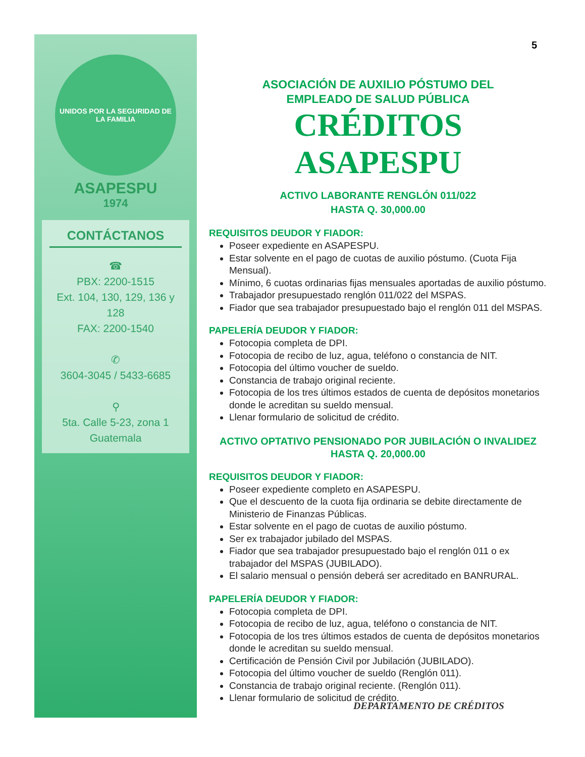UNIDOS POR LA SEGURIDAD DE LA FAMILIA
ASAPESPU
1974
CONTÁCTANOS
☎
PBX: 2200-1515
Ext. 104, 130, 129, 136 y 128
FAX: 2200-1540
✆
3604-3045 / 5433-6685
⚲
5ta. Calle 5-23, zona 1
Guatemala
5
ASOCIACIÓN DE AUXILIO PÓSTUMO DEL
EMPLEADO DE SALUD PÚBLICA
CRÉDITOS ASAPESPU
ACTIVO LABORANTE RENGLÓN 011/022
HASTA Q. 30,000.00
REQUISITOS DEUDOR Y FIADOR:
Poseer expediente en ASAPESPU.
Estar solvente en el pago de cuotas de auxilio póstumo. (Cuota Fija Mensual).
Mínimo, 6 cuotas ordinarias fijas mensuales aportadas de auxilio póstumo.
Trabajador presupuestado renglón 011/022 del MSPAS.
Fiador que sea trabajador presupuestado bajo el renglón 011 del MSPAS.
PAPELERÍA DEUDOR Y FIADOR:
Fotocopia completa de DPI.
Fotocopia de recibo de luz, agua, teléfono o constancia de NIT.
Fotocopia del último voucher de sueldo.
Constancia de trabajo original reciente.
Fotocopia de los tres últimos estados de cuenta de depósitos monetarios donde le acreditan su sueldo mensual.
Llenar formulario de solicitud de crédito.
ACTIVO OPTATIVO PENSIONADO POR JUBILACIÓN O INVALIDEZ
HASTA Q. 20,000.00
REQUISITOS DEUDOR Y FIADOR:
Poseer expediente completo en ASAPESPU.
Que el descuento de la cuota fija ordinaria se debite directamente de Ministerio de Finanzas Públicas.
Estar solvente en el pago de cuotas de auxilio póstumo.
Ser ex trabajador jubilado del MSPAS.
Fiador que sea trabajador presupuestado bajo el renglón 011 o ex trabajador del MSPAS (JUBILADO).
El salario mensual o pensión deberá ser acreditado en BANRURAL.
PAPELERÍA DEUDOR Y FIADOR:
Fotocopia completa de DPI.
Fotocopia de recibo de luz, agua, teléfono o constancia de NIT.
Fotocopia de los tres últimos estados de cuenta de depósitos monetarios donde le acreditan su sueldo mensual.
Certificación de Pensión Civil por Jubilación (JUBILADO).
Fotocopia del último voucher de sueldo (Renglón 011).
Constancia de trabajo original reciente. (Renglón 011).
Llenar formulario de solicitud de crédito.
DEPARTAMENTO DE CRÉDITOS